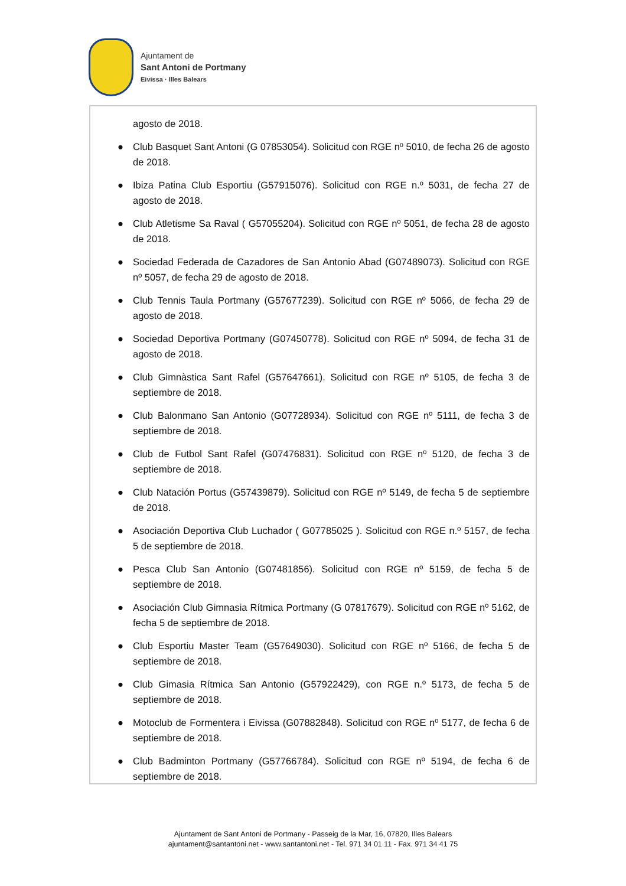Ajuntament de
Sant Antoni de Portmany
Eivissa · Illes Balears
agosto de 2018.
● Club Basquet Sant Antoni (G 07853054). Solicitud con RGE nº 5010, de fecha 26 de agosto de 2018.
● Ibiza Patina Club Esportiu (G57915076). Solicitud con RGE n.º 5031, de fecha 27 de agosto de 2018.
● Club Atletisme Sa Raval ( G57055204). Solicitud con RGE nº 5051, de fecha 28 de agosto de 2018.
● Sociedad Federada de Cazadores de San Antonio Abad (G07489073). Solicitud con RGE nº 5057, de fecha 29 de agosto de 2018.
● Club Tennis Taula Portmany (G57677239). Solicitud con RGE nº 5066, de fecha 29 de agosto de 2018.
● Sociedad Deportiva Portmany (G07450778). Solicitud con RGE nº 5094, de fecha 31 de agosto de 2018.
● Club Gimnàstica Sant Rafel (G57647661). Solicitud con RGE nº 5105, de fecha 3 de septiembre de 2018.
● Club Balonmano San Antonio (G07728934). Solicitud con RGE nº 5111, de fecha 3 de septiembre de 2018.
● Club de Futbol Sant Rafel (G07476831). Solicitud con RGE nº 5120, de fecha 3 de septiembre de 2018.
● Club Natación Portus (G57439879). Solicitud con RGE nº 5149, de fecha 5 de septiembre de 2018.
● Asociación Deportiva Club Luchador ( G07785025 ). Solicitud con RGE n.º 5157, de fecha 5 de septiembre de 2018.
● Pesca Club San Antonio (G07481856). Solicitud con RGE nº 5159, de fecha 5 de septiembre de 2018.
● Asociación Club Gimnasia Rítmica Portmany (G 07817679). Solicitud con RGE nº 5162, de fecha 5 de septiembre de 2018.
● Club Esportiu Master Team (G57649030). Solicitud con RGE nº 5166, de fecha 5 de septiembre de 2018.
● Club Gimasia Rítmica San Antonio (G57922429), con RGE n.º 5173, de fecha 5 de septiembre de 2018.
● Motoclub de Formentera i Eivissa (G07882848). Solicitud con RGE nº 5177, de fecha 6 de septiembre de 2018.
● Club Badminton Portmany (G57766784). Solicitud con RGE nº 5194, de fecha 6 de septiembre de 2018.
Ajuntament de Sant Antoni de Portmany - Passeig de la Mar, 16, 07820, Illes Balears
ajuntament@santantoni.net - www.santantoni.net - Tel. 971 34 01 11 - Fax. 971 34 41 75